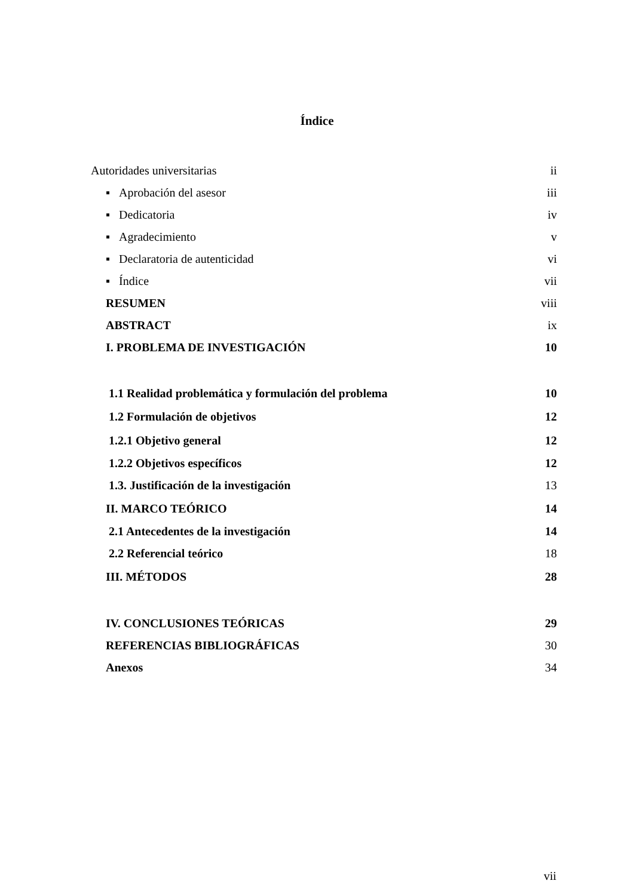Índice
Autoridades universitarias ii
▪ Aprobación del asesor iii
▪ Dedicatoria iv
▪ Agradecimiento v
▪ Declaratoria de autenticidad vi
▪ Índice vii
RESUMEN viii
ABSTRACT ix
I. PROBLEMA DE INVESTIGACIÓN 10
1.1 Realidad problemática y formulación del problema 10
1.2 Formulación de objetivos 12
1.2.1 Objetivo general 12
1.2.2 Objetivos específicos 12
1.3. Justificación de la investigación 13
II. MARCO TEÓRICO 14
2.1 Antecedentes de la investigación 14
2.2 Referencial teórico 18
III. MÉTODOS 28
IV. CONCLUSIONES TEÓRICAS 29
REFERENCIAS BIBLIOGRÁFICAS 30
Anexos 34
vii